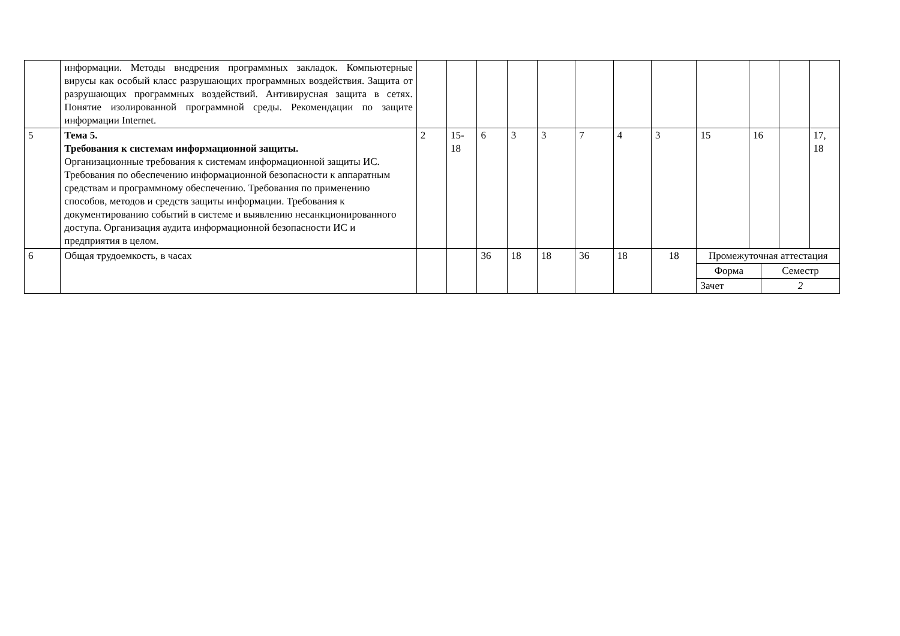| | информации. Методы внедрения программных закладок. Компьютерные вирусы как особый класс разрушающих программных воздействия. Защита от разрушающих программных воздействий. Антивирусная защита в сетях. Понятие изолированной программной среды. Рекомендации по защите информации Internet. | | | | | | | | | | | | |
| 5 | Тема 5. Требования к системам информационной защиты. Организационные требования к системам информационной защиты ИС. Требования по обеспечению информационной безопасности к аппаратным средствам и программному обеспечению. Требования по применению способов, методов и средств защиты информации. Требования к документированию событий в системе и выявлению несанкционированного доступа. Организация аудита информационной безопасности ИС и предприятия в целом. | 2 | 15-18 | 6 | 3 | 3 | 7 | 4 | 3 | 15 | 16 | | 17, 18 |
| 6 | Общая трудоемкость, в часах | | | 36 | 18 | 18 | 36 | 18 | 18 | / Промежуточная аттестация / / / Форма / Семестр / / Зачет / 2 / | | | |